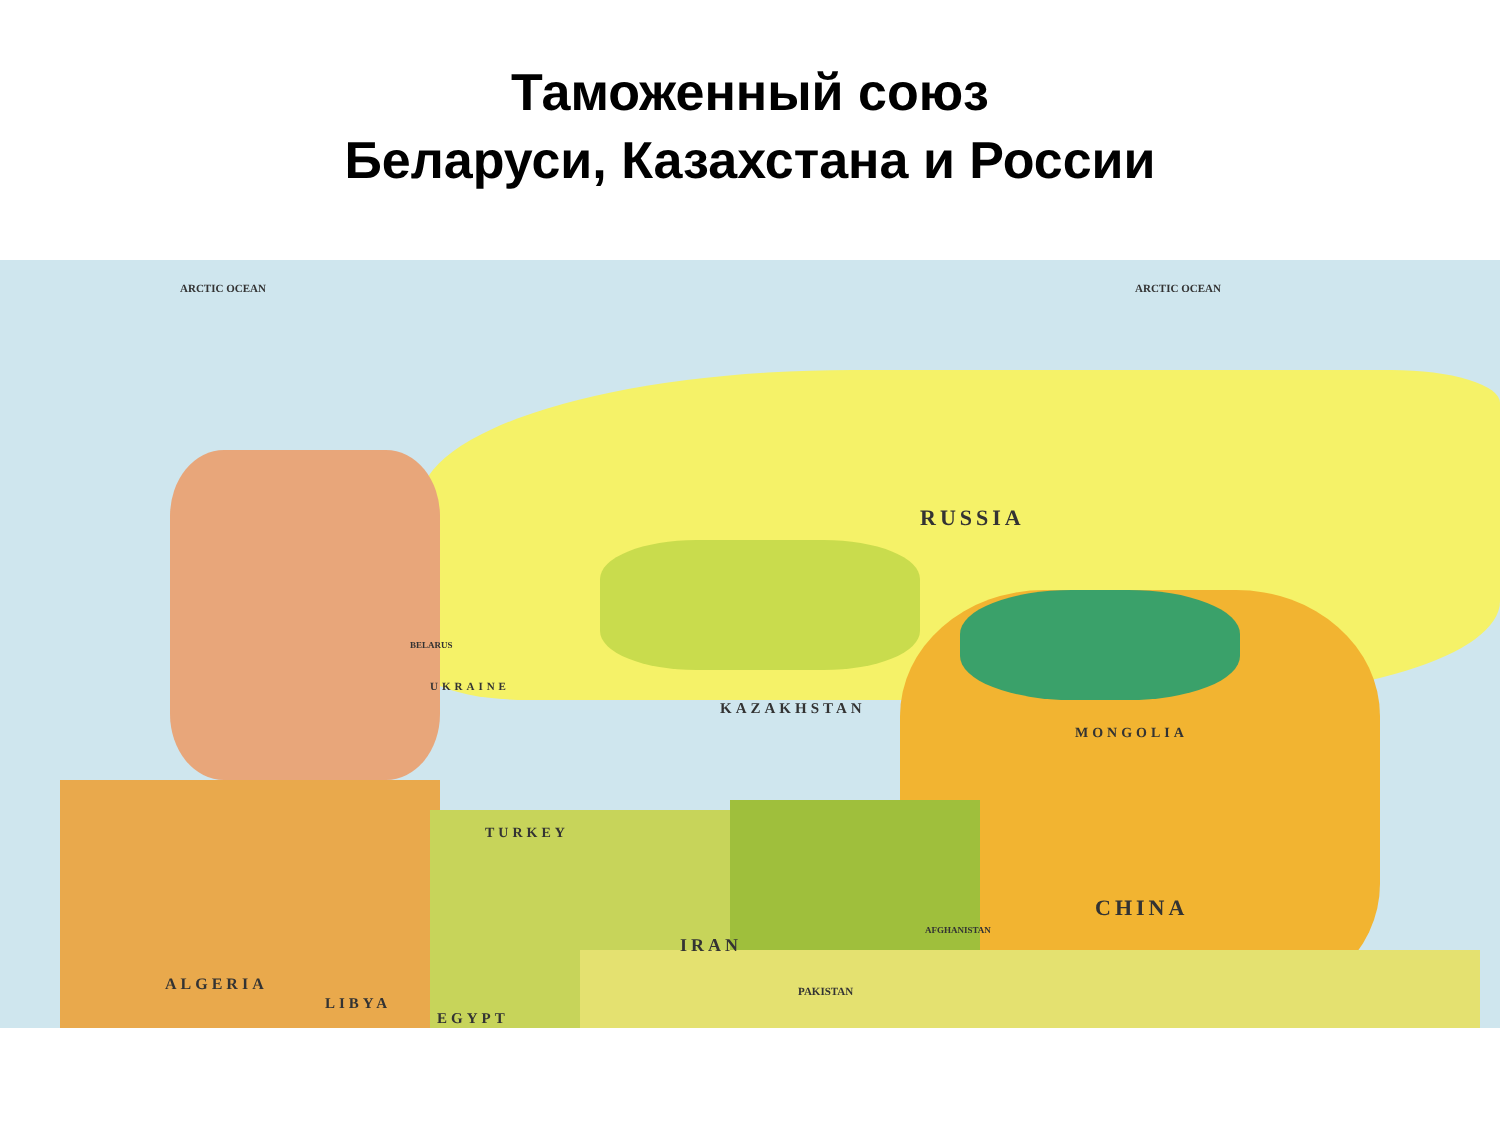Таможенный союз
Беларуси, Казахстана и России
RUSSIA
KAZAKHSTAN
MONGOLIA
CHINA
IRAN
ALGERIA
LIBYA
EGYPT
AFGHANISTAN
PAKISTAN
TURKEY
UKRAINE
BELARUS
ARCTIC OCEAN ARCTIC OCEAN